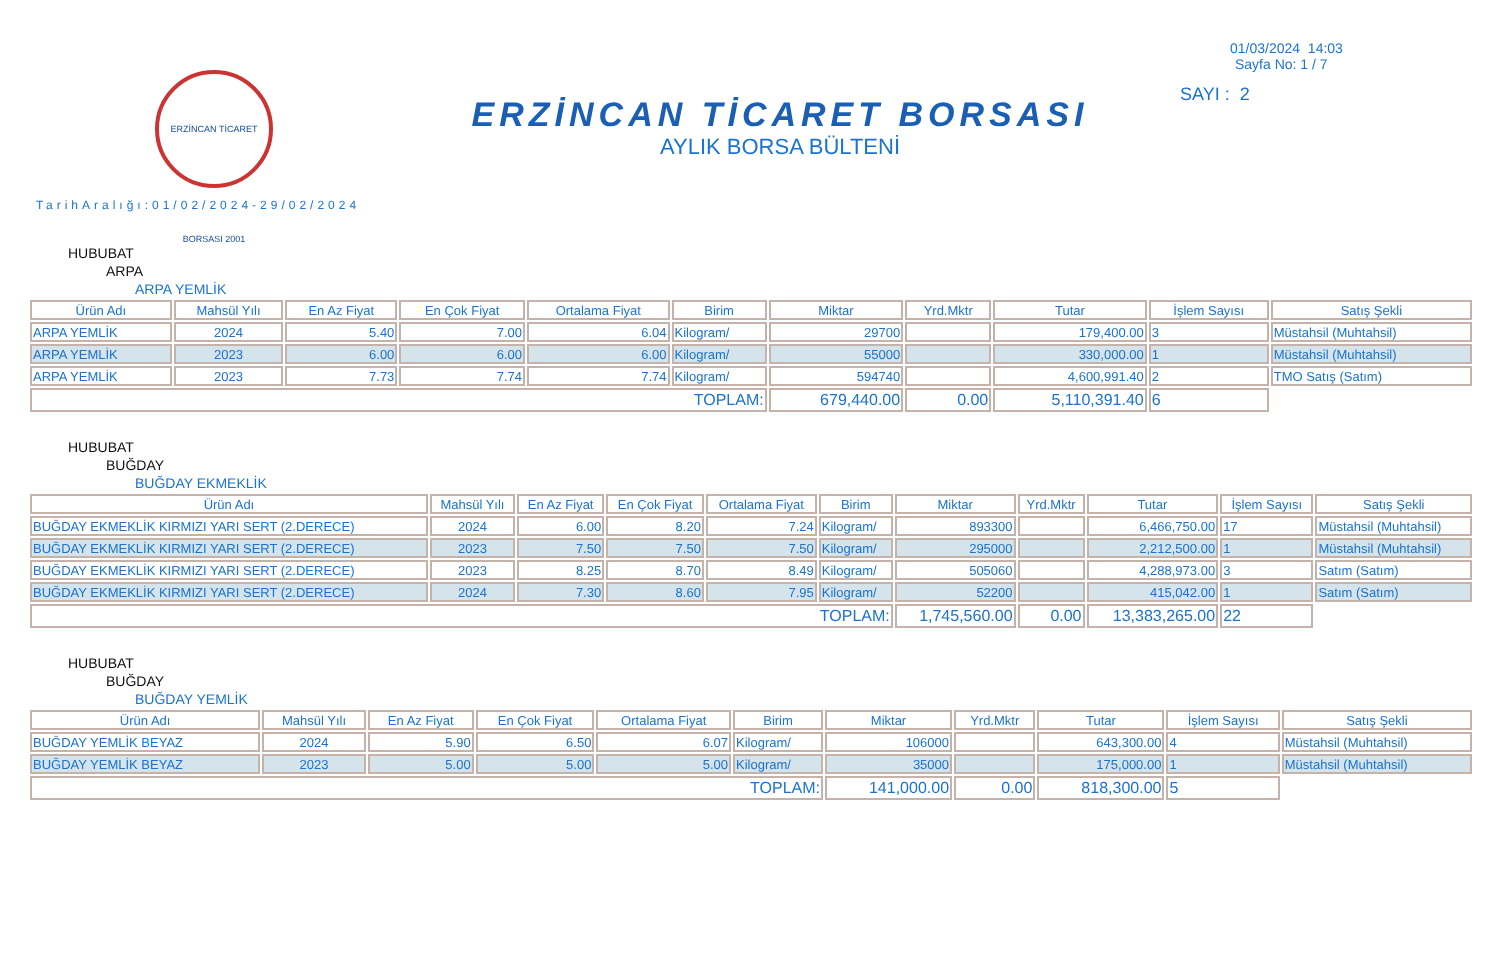ERZİNCAN TİCARET BORSASI 2001
TarihAralığı:01/02/2024-29/02/2024
ERZİNCAN TİCARET BORSASI
AYLIK BORSA BÜLTENİ
01/03/2024 14:03
Sayfa No: 1 / 7
SAYI : 2
HUBUBAT
ARPA
ARPA YEMLİK
| Ürün Adı | Mahsül Yılı | En Az Fiyat | En Çok Fiyat | Ortalama Fiyat | Birim | Miktar | Yrd.Mktr | Tutar | İşlem Sayısı | Satış Şekli |
| --- | --- | --- | --- | --- | --- | --- | --- | --- | --- | --- |
| ARPA YEMLİK | 2024 | 5.40 | 7.00 | 6.04 | Kilogram/ | 29700 | | 179,400.00 | 3 | Müstahsil (Muhtahsil) |
| ARPA YEMLİK | 2023 | 6.00 | 6.00 | 6.00 | Kilogram/ | 55000 | | 330,000.00 | 1 | Müstahsil (Muhtahsil) |
| ARPA YEMLİK | 2023 | 7.73 | 7.74 | 7.74 | Kilogram/ | 594740 | | 4,600,991.40 | 2 | TMO Satış (Satım) |
| TOPLAM: | | | | | | 679,440.00 | 0.00 | 5,110,391.40 | 6 | |
HUBUBAT
BUĞDAY
BUĞDAY EKMEKLİK
| Ürün Adı | Mahsül Yılı | En Az Fiyat | En Çok Fiyat | Ortalama Fiyat | Birim | Miktar | Yrd.Mktr | Tutar | İşlem Sayısı | Satış Şekli |
| --- | --- | --- | --- | --- | --- | --- | --- | --- | --- | --- |
| BUĞDAY EKMEKLİK KIRMIZI YARI SERT (2.DERECE) | 2024 | 6.00 | 8.20 | 7.24 | Kilogram/ | 893300 | | 6,466,750.00 | 17 | Müstahsil (Muhtahsil) |
| BUĞDAY EKMEKLİK KIRMIZI YARI SERT (2.DERECE) | 2023 | 7.50 | 7.50 | 7.50 | Kilogram/ | 295000 | | 2,212,500.00 | 1 | Müstahsil (Muhtahsil) |
| BUĞDAY EKMEKLİK KIRMIZI YARI SERT (2.DERECE) | 2023 | 8.25 | 8.70 | 8.49 | Kilogram/ | 505060 | | 4,288,973.00 | 3 | Satım (Satım) |
| BUĞDAY EKMEKLİK KIRMIZI YARI SERT (2.DERECE) | 2024 | 7.30 | 8.60 | 7.95 | Kilogram/ | 52200 | | 415,042.00 | 1 | Satım (Satım) |
| TOPLAM: | | | | | | 1,745,560.00 | 0.00 | 13,383,265.00 | 22 | |
HUBUBAT
BUĞDAY
BUĞDAY YEMLİK
| Ürün Adı | Mahsül Yılı | En Az Fiyat | En Çok Fiyat | Ortalama Fiyat | Birim | Miktar | Yrd.Mktr | Tutar | İşlem Sayısı | Satış Şekli |
| --- | --- | --- | --- | --- | --- | --- | --- | --- | --- | --- |
| BUĞDAY YEMLİK BEYAZ | 2024 | 5.90 | 6.50 | 6.07 | Kilogram/ | 106000 | | 643,300.00 | 4 | Müstahsil (Muhtahsil) |
| BUĞDAY YEMLİK BEYAZ | 2023 | 5.00 | 5.00 | 5.00 | Kilogram/ | 35000 | | 175,000.00 | 1 | Müstahsil (Muhtahsil) |
| TOPLAM: | | | | | | 141,000.00 | 0.00 | 818,300.00 | 5 | |